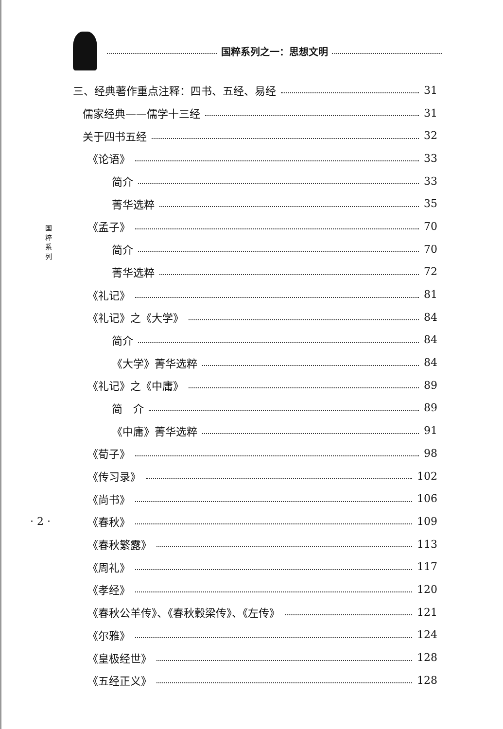国粹系列之一：思想文明
国
粹
系
列
· 2 ·
三、经典著作重点注释：四书、五经、易经 31
儒家经典——儒学十三经 31
关于四书五经 32
《论语》 33
简介 33
菁华选粹 35
《孟子》 70
简介 70
菁华选粹 72
《礼记》 81
《礼记》之《大学》 84
简介 84
《大学》菁华选粹 84
《礼记》之《中庸》 89
简　介 89
《中庸》菁华选粹 91
《荀子》 98
《传习录》 102
《尚书》 106
《春秋》 109
《春秋繁露》 113
《周礼》 117
《孝经》 120
《春秋公羊传》、《春秋穀梁传》、《左传》 121
《尔雅》 124
《皇极经世》 128
《五经正义》 128